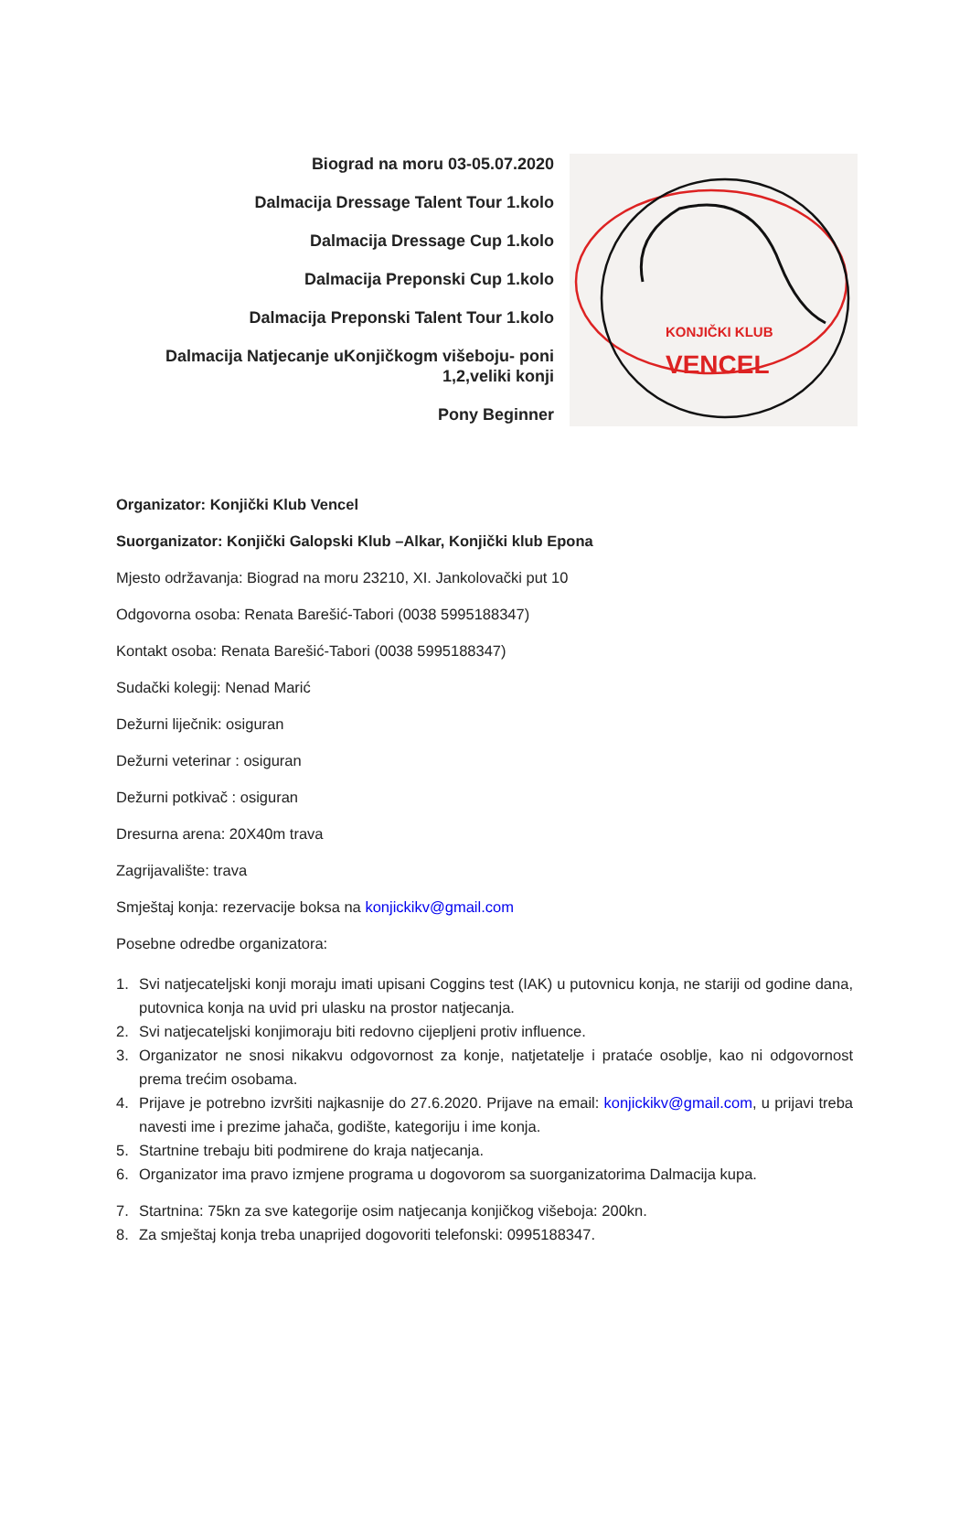Biograd na moru 03-05.07.2020
Dalmacija Dressage Talent Tour 1.kolo
Dalmacija Dressage Cup 1.kolo
Dalmacija Preponski Cup 1.kolo
Dalmacija Preponski Talent Tour 1.kolo
Dalmacija Natjecanje uKonjičkogm višeboju- poni
1,2,veliki konji
Pony Beginner
KONJIČKI KLUB
VENCEL
Organizator: Konjički Klub Vencel
Suorganizator: Konjički Galopski Klub –Alkar, Konjički klub Epona
Mjesto održavanja: Biograd na moru 23210, XI. Jankolovački put 10
Odgovorna osoba: Renata Barešić-Tabori (0038 5995188347)
Kontakt osoba: Renata Barešić-Tabori (0038 5995188347)
Sudački kolegij: Nenad Marić
Dežurni liječnik: osiguran
Dežurni veterinar : osiguran
Dežurni potkivač : osiguran
Dresurna arena: 20X40m trava
Zagrijavalište: trava
Smještaj konja: rezervacije boksa na konjickikv@gmail.com
Posebne odredbe organizatora:
1. Svi natjecateljski konji moraju imati upisani Coggins test (IAK) u putovnicu konja, ne stariji od godine dana, putovnica konja na uvid pri ulasku na prostor natjecanja.
2. Svi natjecateljski konjimoraju biti redovno cijepljeni protiv influence.
3. Organizator ne snosi nikakvu odgovornost za konje, natjetatelje i prataće osoblje, kao ni odgovornost prema trećim osobama.
4. Prijave je potrebno izvršiti najkasnije do 27.6.2020. Prijave na email: konjickikv@gmail.com, u prijavi treba navesti ime i prezime jahača, godište, kategoriju i ime konja.
5. Startnine trebaju biti podmirene do kraja natjecanja.
6. Organizator ima pravo izmjene programa u dogovorom sa suorganizatorima Dalmacija kupa.
7. Startnina: 75kn za sve kategorije osim natjecanja konjičkog višeboja: 200kn.
8. Za smještaj konja treba unaprijed dogovoriti telefonski: 0995188347.